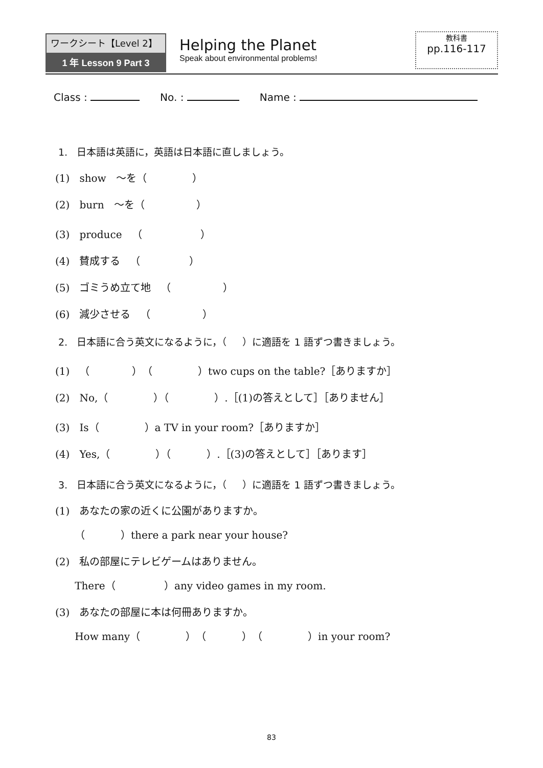ワークシート【Level 2】
1 年 Lesson 9 Part 3
Helping the Planet
Speak about environmental problems!
教科書
pp.116-117
Class : No. : Name :
1. 日本語は英語に，英語は日本語に直しましょう。
(1) show ～を（ ）
(2) burn ～を（ ）
(3) produce （ ）
(4) 賛成する （ ）
(5) ゴミうめ立て地 （ ）
(6) 減少させる （ ）
2. 日本語に合う英文になるように，（ ）に適語を 1 語ずつ書きましょう。
(1) （ ）（ ）two cups on the table?［ありますか］
(2) No,（ ）（ ）.［(1)の答えとして］［ありません］
(3) Is（ ）a TV in your room?［ありますか］
(4) Yes,（ ）（ ）.［(3)の答えとして］［あります］
3. 日本語に合う英文になるように，（ ）に適語を 1 語ずつ書きましょう。
(1) あなたの家の近くに公園がありますか。
（ ）there a park near your house?
(2) 私の部屋にテレビゲームはありません。
There（ ）any video games in my room.
(3) あなたの部屋に本は何冊ありますか。
How many（ ）（ ）（ ）in your room?
83